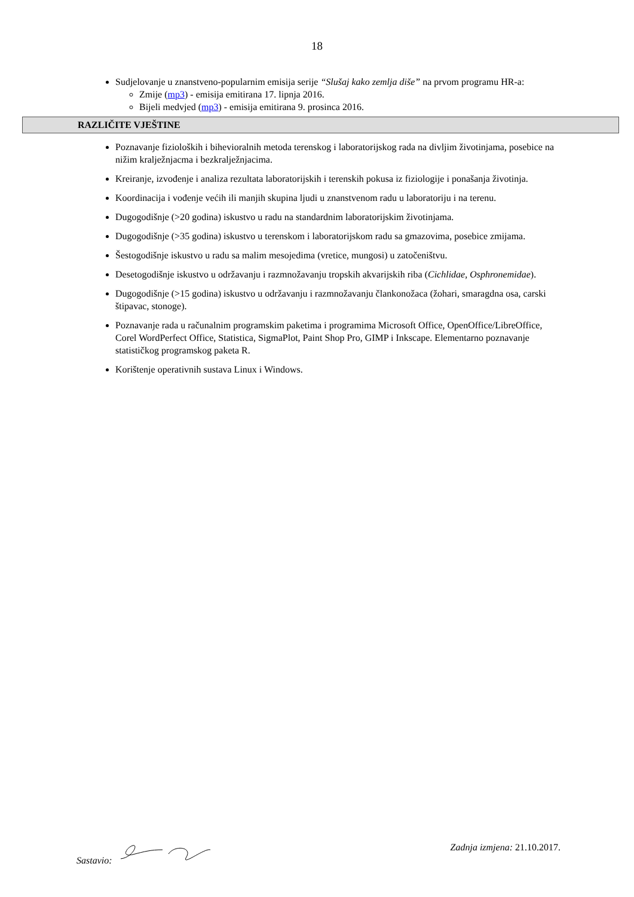18
Sudjelovanje u znanstveno-popularnim emisija serije “Slušaj kako zemlja diše” na prvom programu HR-a:
Zmije (mp3) - emisija emitirana 17. lipnja 2016.
Bijeli medvjed (mp3) - emisija emitirana 9. prosinca 2016.
RAZLIČITE VJEŠTINE
Poznavanje fizioloških i bihevioralnih metoda terenskog i laboratorijskog rada na divljim životinjama, posebice na nižim kralježnjacma i bezkralježnjacima.
Kreiranje, izvođenje i analiza rezultata laboratorijskih i terenskih pokusa iz fiziologije i ponašanja životinja.
Koordinacija i vođenje većih ili manjih skupina ljudi u znanstvenom radu u laboratoriju i na terenu.
Dugogodišnje (>20 godina) iskustvo u radu na standardnim laboratorijskim životinjama.
Dugogodišnje (>35 godina) iskustvo u terenskom i laboratorijskom radu sa gmazovima, posebice zmijama.
Šestogodišnje iskustvo u radu sa malim mesojedima (vretice, mungosi) u zatočeništvu.
Desetogodišnje iskustvo u održavanju i razmnožavanju tropskih akvarijskih riba (Cichlidae, Osphronemidae).
Dugogodišnje (>15 godina) iskustvo u održavanju i razmnožavanju člankonožaca (žohari, smaragdna osa, carski štipavac, stonoge).
Poznavanje rada u računalnim programskim paketima i programima Microsoft Office, OpenOffice/LibreOffice, Corel WordPerfect Office, Statistica, SigmaPlot, Paint Shop Pro, GIMP i Inkscape. Elementarno poznavanje statističkog programskog paketa R.
Korištenje operativnih sustava Linux i Windows.
Sastavio: Zadnja izmjena: 21.10.2017.